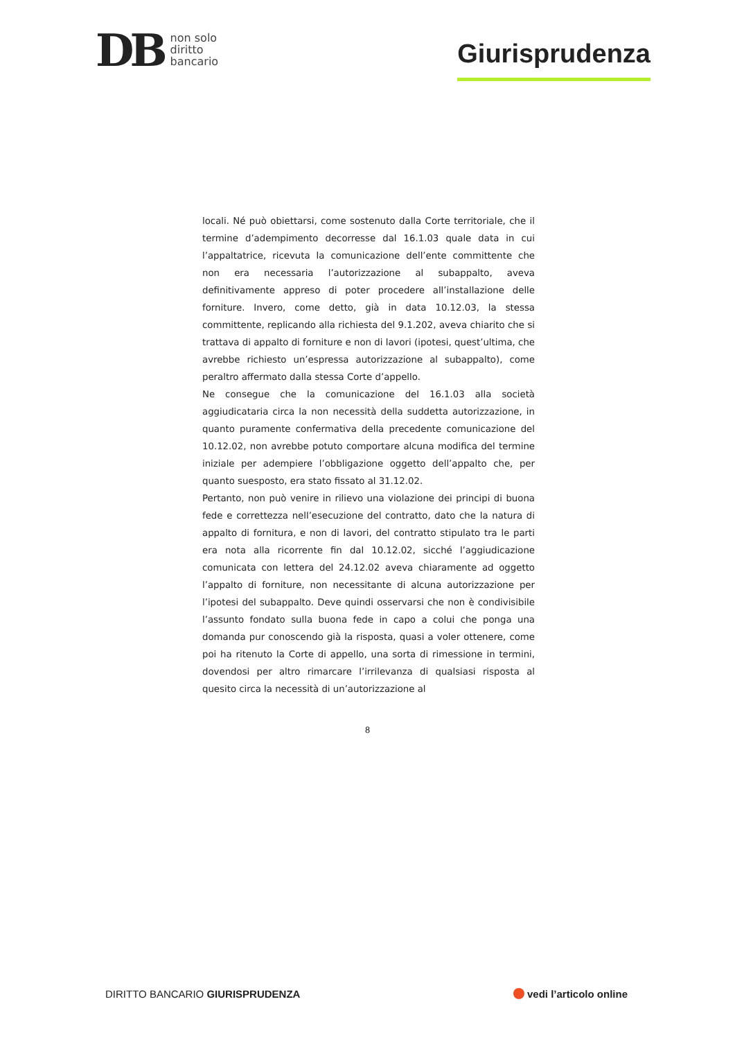DB
non solo
diritto
bancario
Giurisprudenza
locali. Né può obiettarsi, come sostenuto dalla Corte territoriale, che il termine d’adempimento decorresse dal 16.1.03 quale data in cui l’appaltatrice, ricevuta la comunicazione dell’ente committente che non era necessaria l’autorizzazione al subappalto, aveva definitivamente appreso di poter procedere all’installazione delle forniture. Invero, come detto, già in data 10.12.03, la stessa committente, replicando alla richiesta del 9.1.202, aveva chiarito che si trattava di appalto di forniture e non di lavori (ipotesi, quest’ultima, che avrebbe richiesto un’espressa autorizzazione al subappalto), come peraltro affermato dalla stessa Corte d’appello.
Ne consegue che la comunicazione del 16.1.03 alla società aggiudicataria circa la non necessità della suddetta autorizzazione, in quanto puramente confermativa della precedente comunicazione del 10.12.02, non avrebbe potuto comportare alcuna modifica del termine iniziale per adempiere l’obbligazione oggetto dell’appalto che, per quanto suesposto, era stato fissato al 31.12.02.
Pertanto, non può venire in rilievo una violazione dei principi di buona fede e correttezza nell’esecuzione del contratto, dato che la natura di appalto di fornitura, e non di lavori, del contratto stipulato tra le parti era nota alla ricorrente fin dal 10.12.02, sicché l’aggiudicazione comunicata con lettera del 24.12.02 aveva chiaramente ad oggetto l’appalto di forniture, non necessitante di alcuna autorizzazione per l’ipotesi del subappalto. Deve quindi osservarsi che non è condivisibile l’assunto fondato sulla buona fede in capo a colui che ponga una domanda pur conoscendo già la risposta, quasi a voler ottenere, come poi ha ritenuto la Corte di appello, una sorta di rimessione in termini, dovendosi per altro rimarcare l’irrilevanza di qualsiasi risposta al quesito circa la necessità di un’autorizzazione al
8
DIRITTO BANCARIO GIURISPRUDENZA
vedi l’articolo online